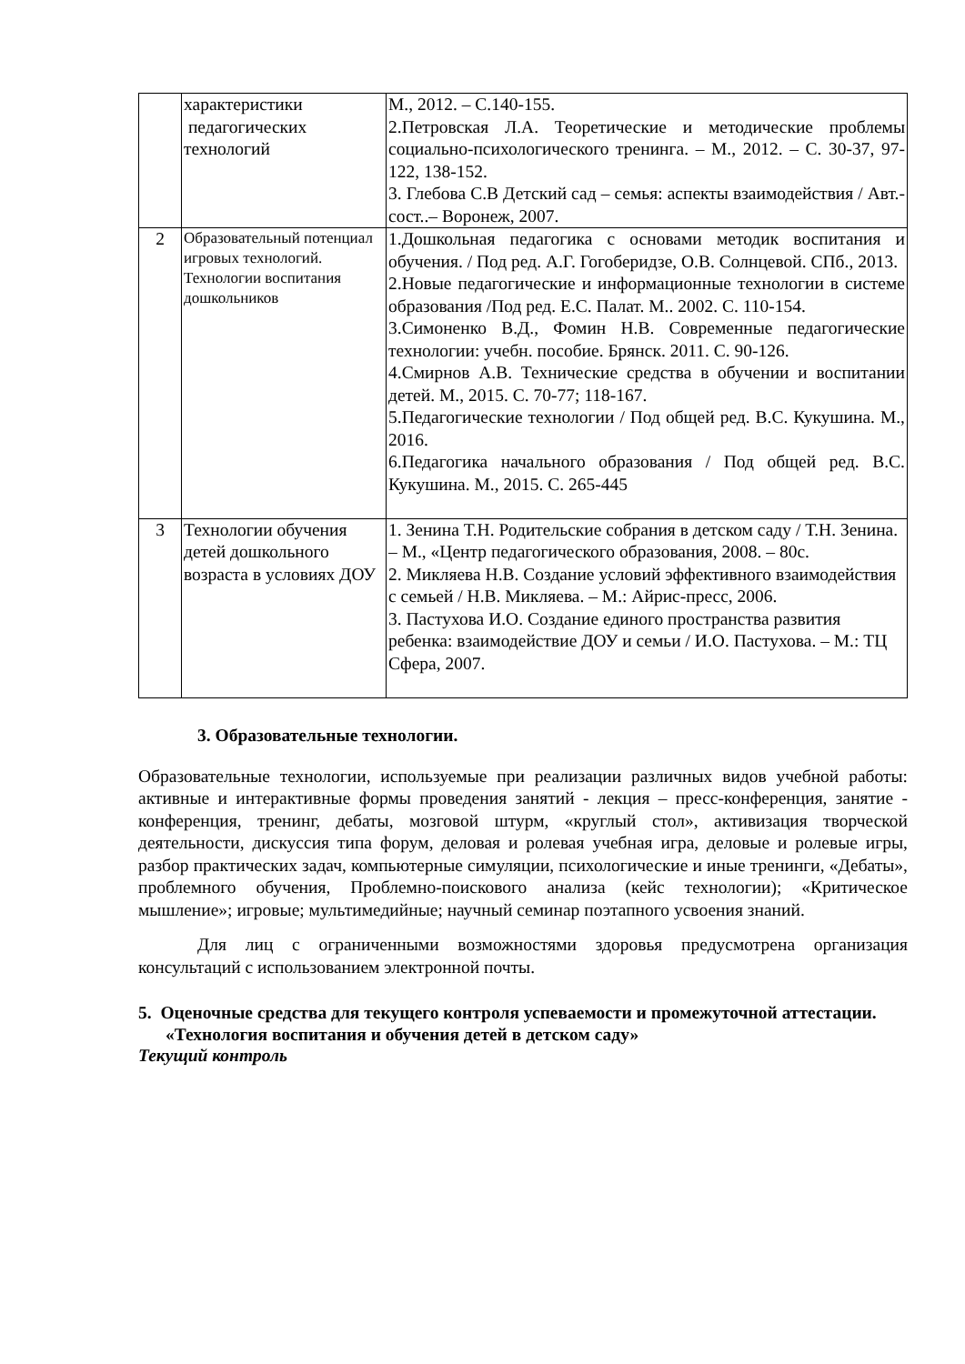| | характеристики педагогических технологий | М., 2012. – С.140-155. 2.Петровская Л.А. Теоретические и методические проблемы социально-психологического тренинга. – М., 2012. – С. 30-37, 97-122, 138-152. 3. Глебова С.В Детский сад – семья: аспекты взаимодействия / Авт.-сост..– Воронеж, 2007. |
| 2 | Образовательный потенциал игровых технологий. Технологии воспитания дошкольников | 1.Дошкольная педагогика с основами методик воспитания и обучения. / Под ред. А.Г. Гогоберидзе, О.В. Солнцевой. СПб., 2013. 2.Новые педагогические и информационные технологии в системе образования /Под ред. Е.С. Палат. М.. 2002. С. 110-154. 3.Симоненко В.Д., Фомин Н.В. Современные педагогические технологии: учебн. пособие. Брянск. 2011. С. 90-126. 4.Смирнов А.В. Технические средства в обучении и воспитании детей. М., 2015. С. 70-77; 118-167. 5.Педагогические технологии / Под общей ред. В.С. Кукушина. М., 2016. 6.Педагогика начального образования / Под общей ред. В.С. Кукушина. М., 2015. С. 265-445 |
| 3 | Технологии обучения детей дошкольного возраста в условиях ДОУ | 1. Зенина Т.Н. Родительские собрания в детском саду / Т.Н. Зенина. – М., «Центр педагогического образования, 2008. – 80с. 2. Микляева Н.В. Создание условий эффективного взаимодействия с семьей / Н.В. Микляева. – М.: Айрис-пресс, 2006. 3. Пастухова И.О. Создание единого пространства развития ребенка: взаимодействие ДОУ и семьи / И.О. Пастухова. – М.: ТЦ Сфера, 2007. |
3. Образовательные технологии.
Образовательные технологии, используемые при реализации различных видов учебной работы: активные и интерактивные формы проведения занятий - лекция – пресс-конференция, занятие - конференция, тренинг, дебаты, мозговой штурм, «круглый стол», активизация творческой деятельности, дискуссия типа форум, деловая и ролевая учебная игра, деловые и ролевые игры, разбор практических задач, компьютерные симуляции, психологические и иные тренинги, «Дебаты», проблемного обучения, Проблемно-поискового анализа (кейс технологии); «Критическое мышление»; игровые; мультимедийные; научный семинар поэтапного усвоения знаний.
Для лиц с ограниченными возможностями здоровья предусмотрена организация консультаций с использованием электронной почты.
5. Оценочные средства для текущего контроля успеваемости и промежуточной аттестации.
«Технология воспитания и обучения детей в детском саду»
Текущий контроль